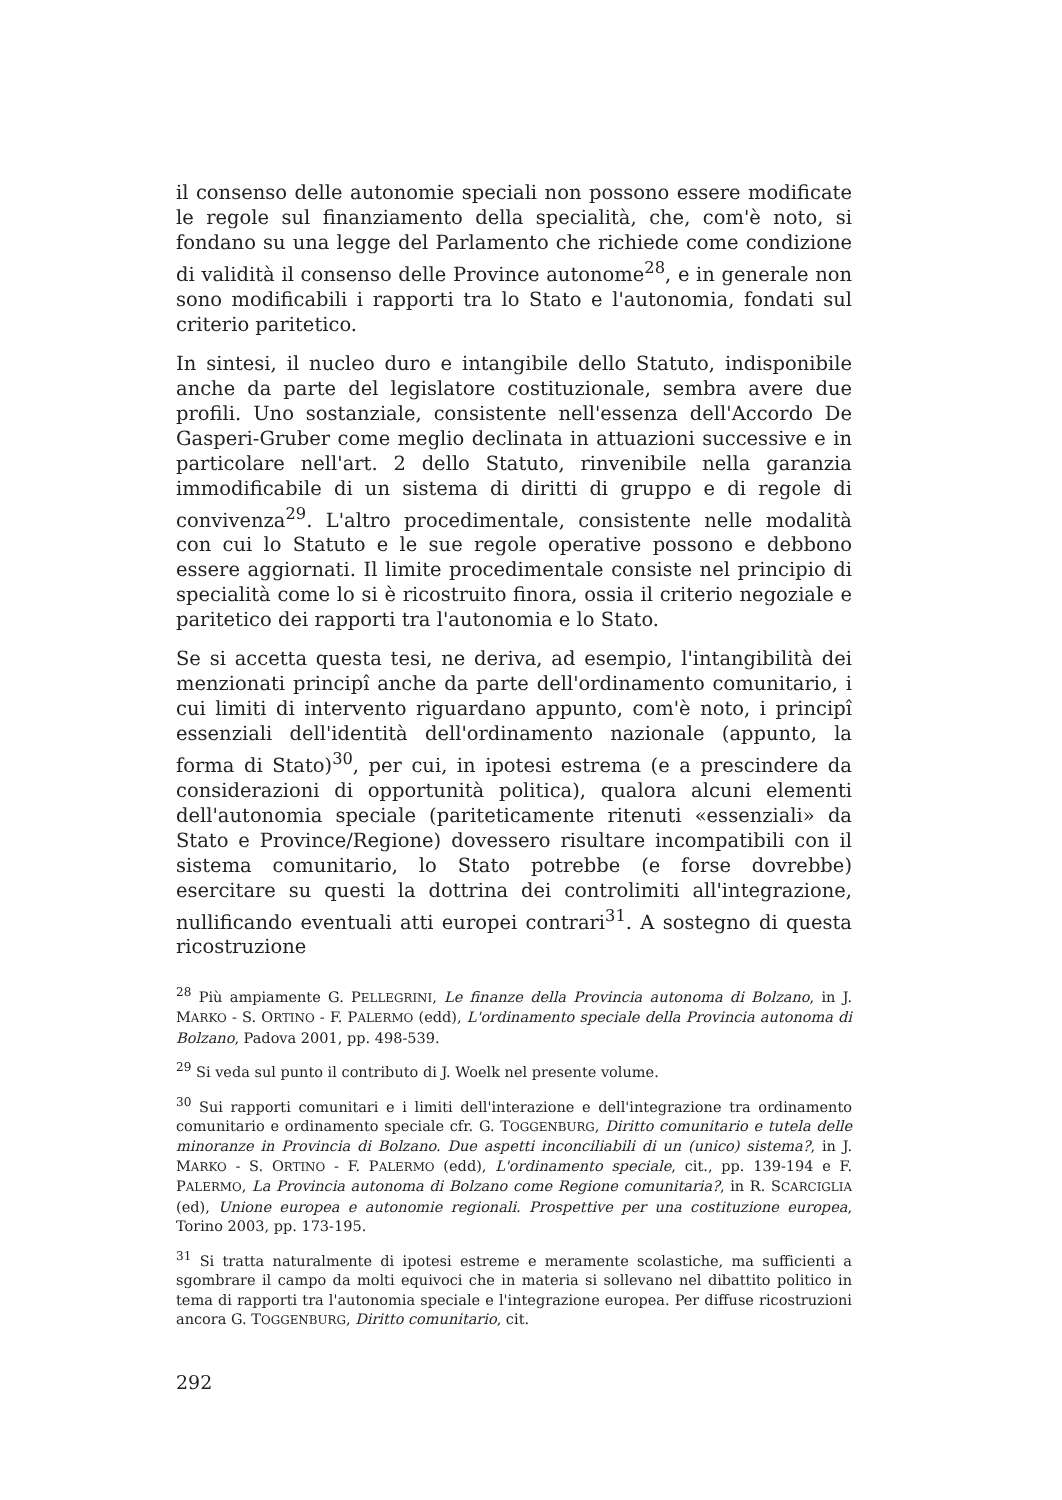il consenso delle autonomie speciali non possono essere modificate le regole sul finanziamento della specialità, che, com'è noto, si fondano su una legge del Parlamento che richiede come condizione di validità il consenso delle Province autonome<sup>28</sup>, e in generale non sono modificabili i rapporti tra lo Stato e l'autonomia, fondati sul criterio paritetico.
In sintesi, il nucleo duro e intangibile dello Statuto, indisponibile anche da parte del legislatore costituzionale, sembra avere due profili. Uno sostanziale, consistente nell'essenza dell'Accordo De Gasperi-Gruber come meglio declinata in attuazioni successive e in particolare nell'art. 2 dello Statuto, rinvenibile nella garanzia immodificabile di un sistema di diritti di gruppo e di regole di convivenza<sup>29</sup>. L'altro procedimentale, consistente nelle modalità con cui lo Statuto e le sue regole operative possono e debbono essere aggiornati. Il limite procedimentale consiste nel principio di specialità come lo si è ricostruito finora, ossia il criterio negoziale e paritetico dei rapporti tra l'autonomia e lo Stato.
Se si accetta questa tesi, ne deriva, ad esempio, l'intangibilità dei menzionati principî anche da parte dell'ordinamento comunitario, i cui limiti di intervento riguardano appunto, com'è noto, i principî essenziali dell'identità dell'ordinamento nazionale (appunto, la forma di Stato)<sup>30</sup>, per cui, in ipotesi estrema (e a prescindere da considerazioni di opportunità politica), qualora alcuni elementi dell'autonomia speciale (pariteticamente ritenuti «essenziali» da Stato e Province/Regione) dovessero risultare incompatibili con il sistema comunitario, lo Stato potrebbe (e forse dovrebbe) esercitare su questi la dottrina dei controlimiti all'integrazione, nullificando eventuali atti europei contrari<sup>31</sup>. A sostegno di questa ricostruzione
<sup>28</sup> Più ampiamente G. PELLEGRINI, Le finanze della Provincia autonoma di Bolzano, in J. MARKO - S. ORTINO - F. PALERMO (edd), L'ordinamento speciale della Provincia autonoma di Bolzano, Padova 2001, pp. 498-539.
<sup>29</sup> Si veda sul punto il contributo di J. Woelk nel presente volume.
<sup>30</sup> Sui rapporti comunitari e i limiti dell'interazione e dell'integrazione tra ordinamento comunitario e ordinamento speciale cfr. G. TOGGENBURG, Diritto comunitario e tutela delle minoranze in Provincia di Bolzano. Due aspetti inconciliabili di un (unico) sistema?, in J. MARKO - S. ORTINO - F. PALERMO (edd), L'ordinamento speciale, cit., pp. 139-194 e F. PALERMO, La Provincia autonoma di Bolzano come Regione comunitaria?, in R. SCARCIGLIA (ed), Unione europea e autonomie regionali. Prospettive per una costituzione europea, Torino 2003, pp. 173-195.
<sup>31</sup> Si tratta naturalmente di ipotesi estreme e meramente scolastiche, ma sufficienti a sgombrare il campo da molti equivoci che in materia si sollevano nel dibattito politico in tema di rapporti tra l'autonomia speciale e l'integrazione europea. Per diffuse ricostruzioni ancora G. TOGGENBURG, Diritto comunitario, cit.
292